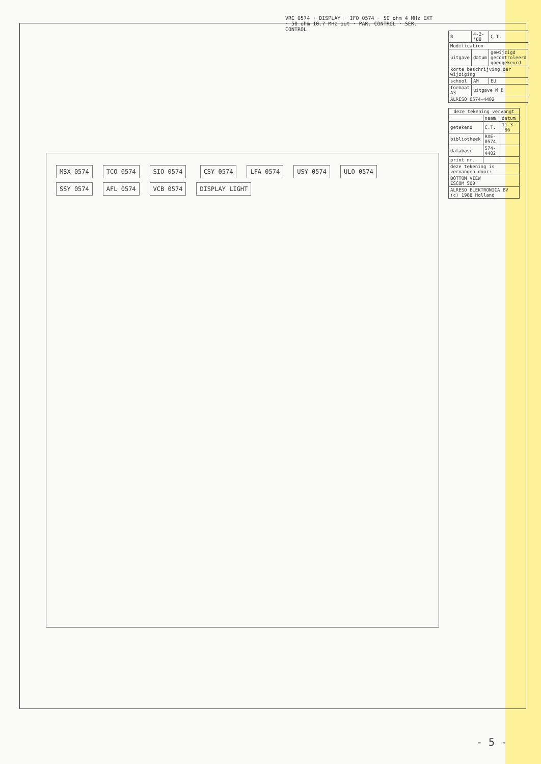VRC 0574 · DISPLAY · IFO 0574 · 50 ohm 4 MHz EXT · 50 ohm 10.7 MHz out · PAR. CONTROL · SER. CONTROL
MSX 0574 TCO 0574 SIO 0574 CSY 0574 LFA 0574 USY 0574 ULO 0574 SSY 0574 AFL 0574 VCB 0574 DISPLAY LIGHT
| B | 4-2-'88 | C.T. |
| Modification | | |
| uitgave | datum | gewijzigd gecontroleerd goedgekeurd |
| korte beschrijving der wijziging | | |
| school | AM | EU |
| formaat A3 | uitgave M B | |
| ALRESO 0574-4402 | | |
| deze tekening vervangt | | |
| --- | --- | --- |
| | naam | datum |
| getekend | C.T. | 11-3-'86 |
| bibliotheek | RXE-0574 | |
| database | 574-4402 | |
| print nr. | | |
| deze tekening is vervangen door: | | |
| BOTTOM VIEW ESCOM 500 | | |
| ALRESO ELEKTRONICA BV (c) 1988 Holland | | |
- 5 -